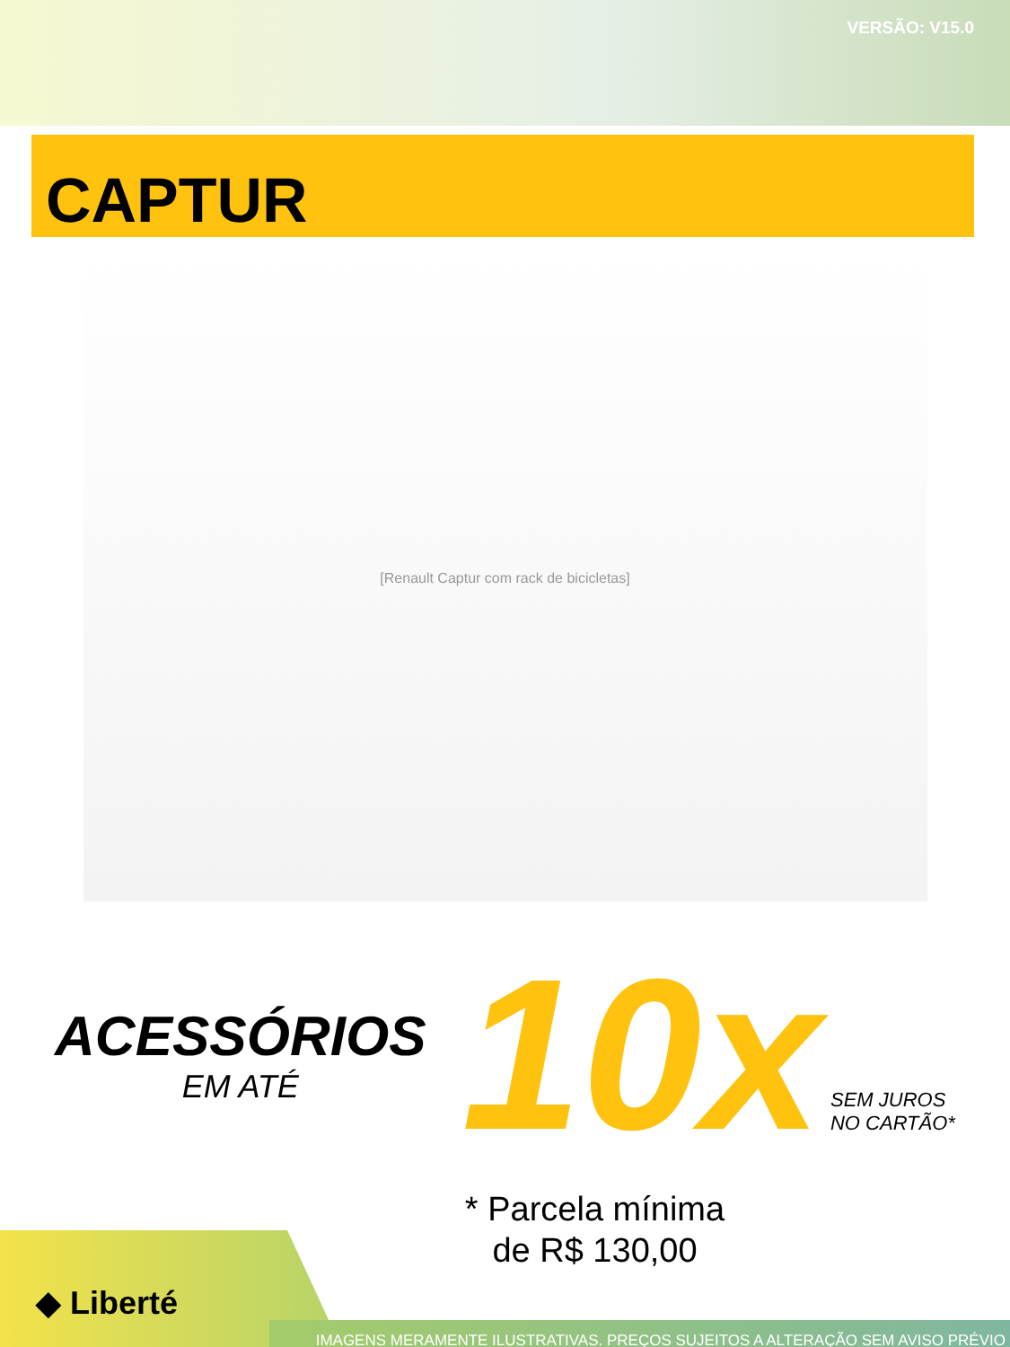VERSÃO: V15.0
CAPTUR
[Renault Captur com rack de bicicletas]
ACESSÓRIOS
EM ATÉ
10x
SEM JUROS
NO CARTÃO*
* Parcela mínima
de R$ 130,00
◆ Liberté
IMAGENS MERAMENTE ILUSTRATIVAS. PREÇOS SUJEITOS A ALTERAÇÃO SEM AVISO PRÉVIO